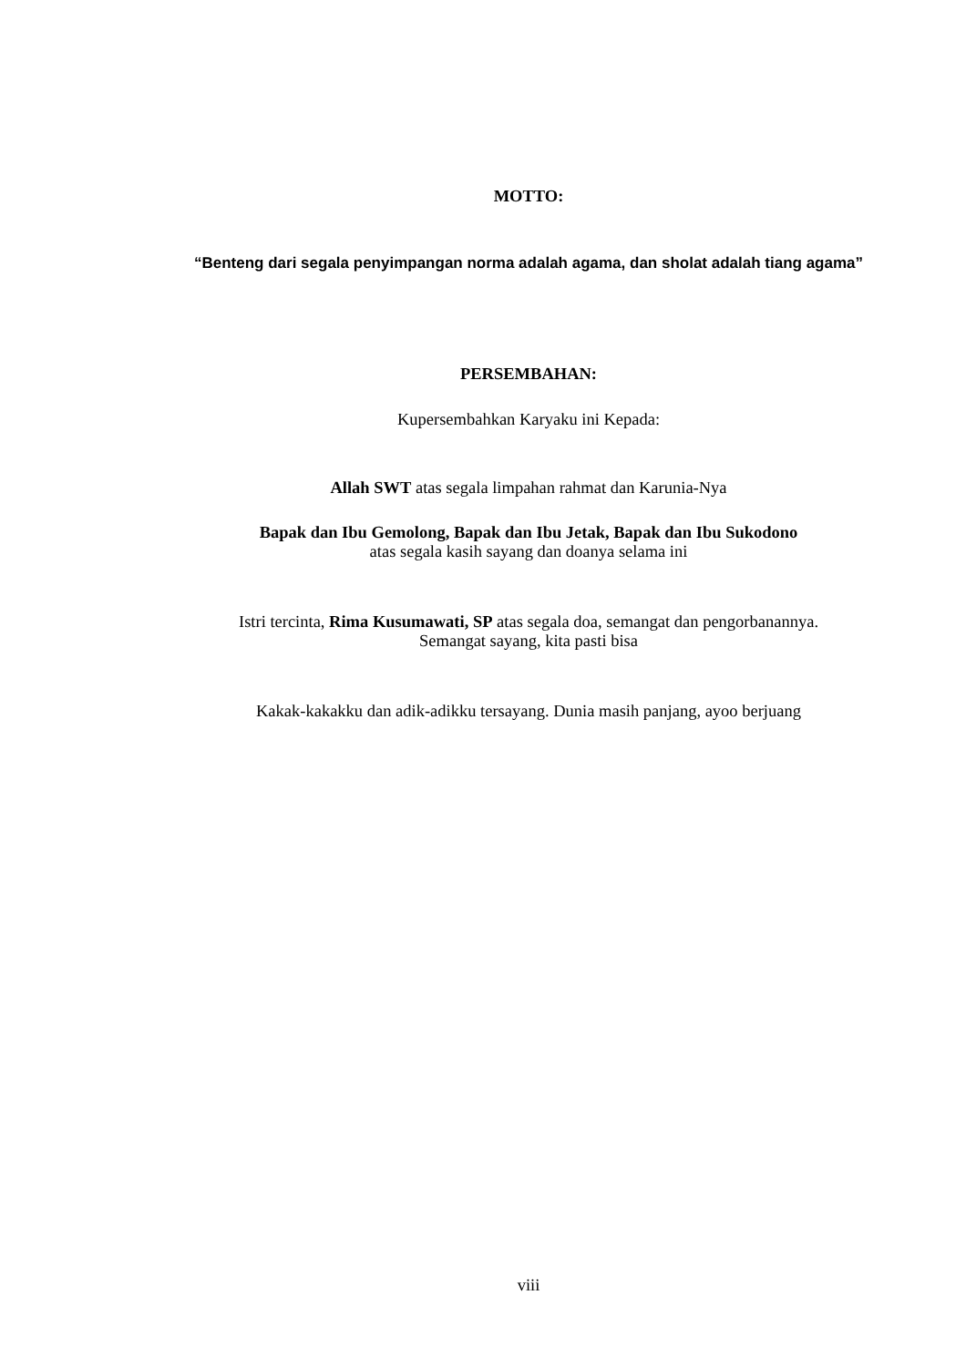MOTTO:
“Benteng dari segala penyimpangan norma adalah agama, dan sholat adalah tiang agama”
PERSEMBAHAN:
Kupersembahkan Karyaku ini Kepada:
Allah SWT atas segala limpahan rahmat dan Karunia-Nya
Bapak dan Ibu Gemolong, Bapak dan Ibu Jetak, Bapak dan Ibu Sukodono
atas segala kasih sayang dan doanya selama ini
Istri tercinta, Rima Kusumawati, SP atas segala doa, semangat dan pengorbanannya.
Semangat sayang, kita pasti bisa
Kakak-kakakku dan adik-adikku tersayang. Dunia masih panjang, ayoo berjuang
viii